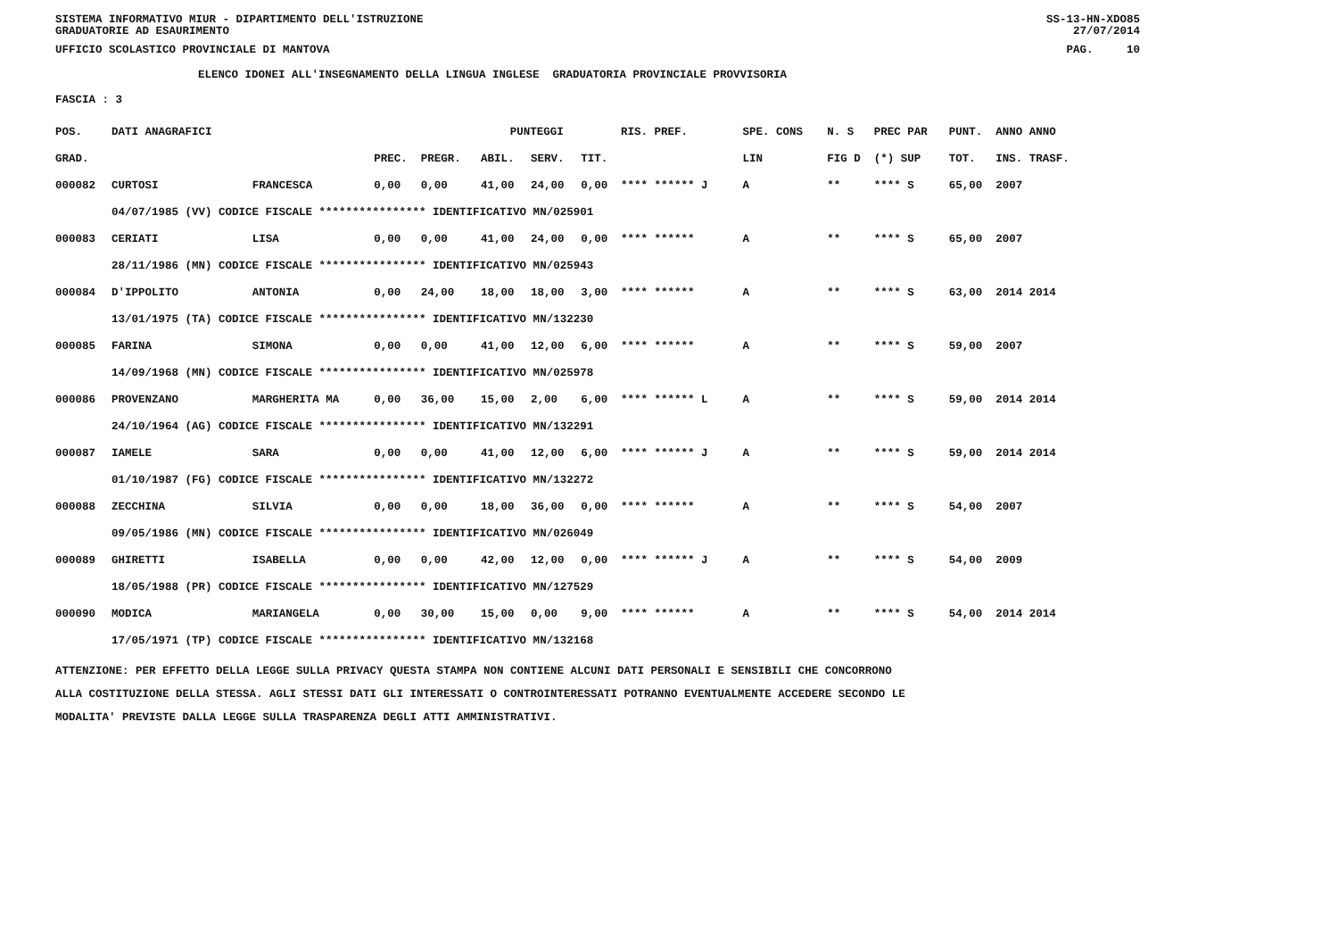SISTEMA INFORMATIVO MIUR - DIPARTIMENTO DELL'ISTRUZIONE
GRADUATORIE AD ESAURIMENTO SS-13-HN-XDO85
27/07/2014
UFFICIO SCOLASTICO PROVINCIALE DI MANTOVA PAG. 10
ELENCO IDONEI ALL'INSEGNAMENTO DELLA LINGUA INGLESE GRADUATORIA PROVINCIALE PROVVISORIA
FASCIA : 3
| POS. | DATI ANAGRAFICI | | | PUNTEGGI | | | | RIS. PREF. | SPE. CONS | N. S | PREC PAR | PUNT. | ANNO ANNO |
| --- | --- | --- | --- | --- | --- | --- | --- | --- | --- | --- | --- | --- | --- |
| GRAD. | | | PREC. | PREGR. | ABIL. | SERV. | TIT. | | LIN | FIG D | (*) SUP | TOT. | INS. TRASF. |
| 000082 | CURTOSI | FRANCESCA | 0,00 | 0,00 | 41,00 | 24,00 | 0,00 | **** ****** J | A | ** | **** S | 65,00 | 2007 |
| | 04/07/1985 (VV) CODICE FISCALE **************** IDENTIFICATIVO MN/025901 | | | | | | | | | | | | |
| 000083 | CERIATI | LISA | 0,00 | 0,00 | 41,00 | 24,00 | 0,00 | **** ****** | A | ** | **** S | 65,00 | 2007 |
| | 28/11/1986 (MN) CODICE FISCALE **************** IDENTIFICATIVO MN/025943 | | | | | | | | | | | | |
| 000084 | D'IPPOLITO | ANTONIA | 0,00 | 24,00 | 18,00 | 18,00 | 3,00 | **** ****** | A | ** | **** S | 63,00 | 2014 2014 |
| | 13/01/1975 (TA) CODICE FISCALE **************** IDENTIFICATIVO MN/132230 | | | | | | | | | | | | |
| 000085 | FARINA | SIMONA | 0,00 | 0,00 | 41,00 | 12,00 | 6,00 | **** ****** | A | ** | **** S | 59,00 | 2007 |
| | 14/09/1968 (MN) CODICE FISCALE **************** IDENTIFICATIVO MN/025978 | | | | | | | | | | | | |
| 000086 | PROVENZANO | MARGHERITA MA | 0,00 | 36,00 | 15,00 | 2,00 | 6,00 | **** ****** L | A | ** | **** S | 59,00 | 2014 2014 |
| | 24/10/1964 (AG) CODICE FISCALE **************** IDENTIFICATIVO MN/132291 | | | | | | | | | | | | |
| 000087 | IAMELE | SARA | 0,00 | 0,00 | 41,00 | 12,00 | 6,00 | **** ****** J | A | ** | **** S | 59,00 | 2014 2014 |
| | 01/10/1987 (FG) CODICE FISCALE **************** IDENTIFICATIVO MN/132272 | | | | | | | | | | | | |
| 000088 | ZECCHINA | SILVIA | 0,00 | 0,00 | 18,00 | 36,00 | 0,00 | **** ****** | A | ** | **** S | 54,00 | 2007 |
| | 09/05/1986 (MN) CODICE FISCALE **************** IDENTIFICATIVO MN/026049 | | | | | | | | | | | | |
| 000089 | GHIRETTI | ISABELLA | 0,00 | 0,00 | 42,00 | 12,00 | 0,00 | **** ****** J | A | ** | **** S | 54,00 | 2009 |
| | 18/05/1988 (PR) CODICE FISCALE **************** IDENTIFICATIVO MN/127529 | | | | | | | | | | | | |
| 000090 | MODICA | MARIANGELA | 0,00 | 30,00 | 15,00 | 0,00 | 9,00 | **** ****** | A | ** | **** S | 54,00 | 2014 2014 |
| | 17/05/1971 (TP) CODICE FISCALE **************** IDENTIFICATIVO MN/132168 | | | | | | | | | | | | |
ATTENZIONE: PER EFFETTO DELLA LEGGE SULLA PRIVACY QUESTA STAMPA NON CONTIENE ALCUNI DATI PERSONALI E SENSIBILI CHE CONCORRONO
ALLA COSTITUZIONE DELLA STESSA. AGLI STESSI DATI GLI INTERESSATI O CONTROINTERESSATI POTRANNO EVENTUALMENTE ACCEDERE SECONDO LE
MODALITA' PREVISTE DALLA LEGGE SULLA TRASPARENZA DEGLI ATTI AMMINISTRATIVI.